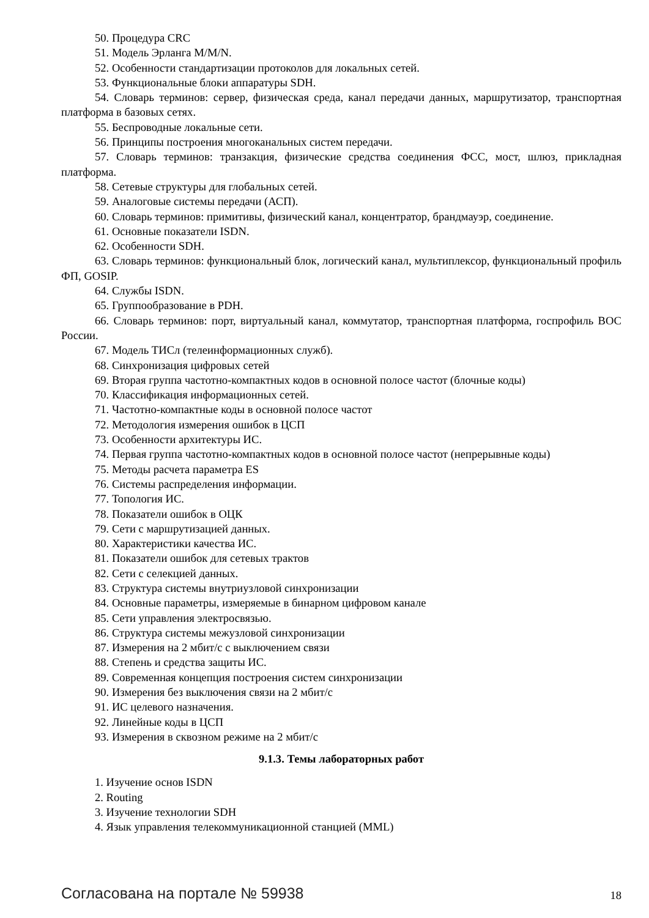50. Процедура CRC
51. Модель Эрланга M/M/N.
52. Особенности стандартизации протоколов для локальных сетей.
53. Функциональные блоки аппаратуры SDH.
54. Словарь терминов: сервер, физическая среда, канал передачи данных, маршрутизатор, транспортная платформа в базовых сетях.
55. Беспроводные локальные сети.
56. Принципы построения многоканальных систем передачи.
57. Словарь терминов: транзакция, физические средства соединения ФСС, мост, шлюз, прикладная платформа.
58. Сетевые структуры для глобальных сетей.
59. Аналоговые системы передачи (АСП).
60. Словарь терминов: примитивы, физический канал, концентратор, брандмауэр, соединение.
61. Основные показатели ISDN.
62. Особенности SDH.
63. Словарь терминов: функциональный блок, логический канал, мультиплексор, функциональный профиль ФП, GOSIP.
64. Службы ISDN.
65. Группообразование в PDH.
66. Словарь терминов: порт, виртуальный канал, коммутатор, транспортная платформа, госпрофиль ВОС России.
67. Модель ТИСл (телеинформационных служб).
68. Синхронизация цифровых сетей
69. Вторая группа частотно-компактных кодов в основной полосе частот (блочные коды)
70. Классификация информационных сетей.
71. Частотно-компактные коды в основной полосе частот
72. Методология измерения ошибок в ЦСП
73. Особенности архитектуры ИС.
74. Первая группа частотно-компактных кодов в основной полосе частот (непрерывные коды)
75. Методы расчета параметра ES
76. Системы распределения информации.
77. Топология ИС.
78. Показатели ошибок в ОЦК
79. Сети с маршрутизацией данных.
80. Характеристики качества ИС.
81. Показатели ошибок для сетевых трактов
82. Сети с селекцией данных.
83. Структура системы внутриузловой синхронизации
84. Основные параметры, измеряемые в бинарном цифровом канале
85. Сети управления электросвязью.
86. Структура системы межузловой синхронизации
87. Измерения на 2 мбит/с с выключением связи
88. Степень и средства защиты ИС.
89. Современная концепция построения систем синхронизации
90. Измерения без выключения связи на 2 мбит/с
91. ИС целевого назначения.
92. Линейные коды в ЦСП
93. Измерения в сквозном режиме на 2 мбит/с
9.1.3. Темы лабораторных работ
1. Изучение основ ISDN
2. Routing
3. Изучение технологии SDH
4. Язык управления телекоммуникационной станцией (MML)
Согласована на портале № 59938 18